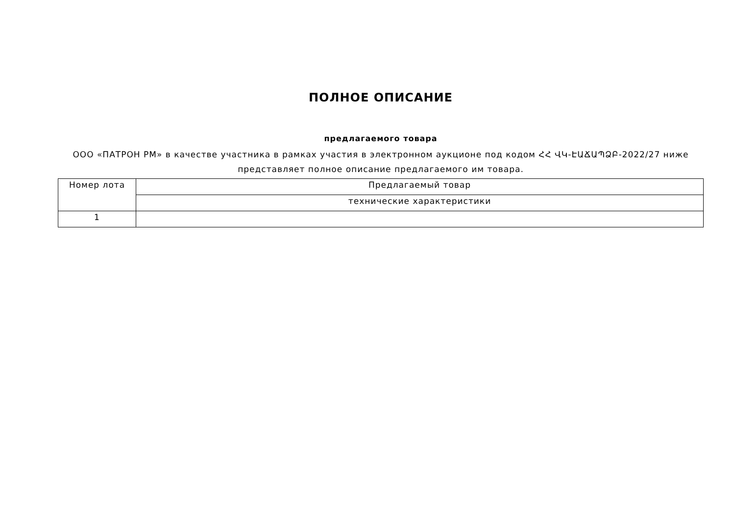ПОЛНОЕ ОПИСАНИЕ
предлагаемого товара
ООО «ПАТРОН РМ» в качестве участника в рамках участия в электронном аукционе под кодом ՀՀ ՎԿ-ԷԱՃԱՊՁԲ-2022/27 ниже представляет полное описание предлагаемого им товара.
| Номер лота | Предлагаемый товар |
| --- | --- |
| | технические характеристики |
| 1 | |